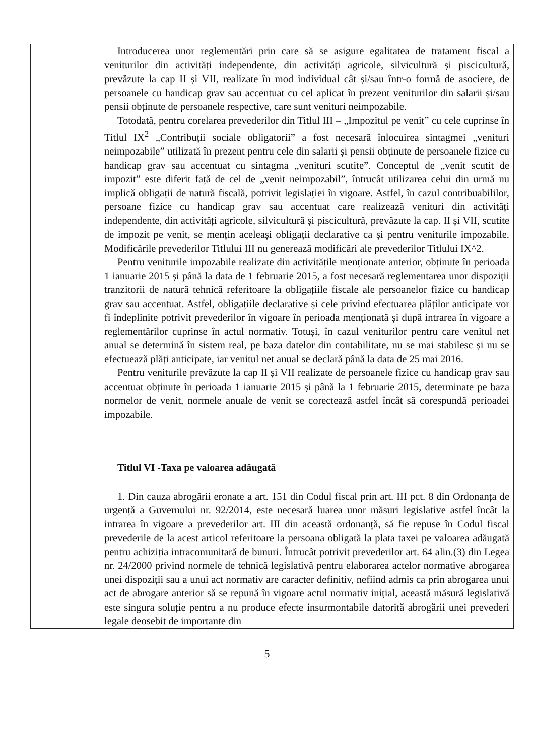| | Introducerea unor reglementări prin care să se asigure egalitatea de tratament fiscal a veniturilor din activități independente, din activități agricole, silvicultură și piscicultură, prevăzute la cap II și VII, realizate în mod individual cât și/sau într-o formă de asociere, de persoanele cu handicap grav sau accentuat cu cel aplicat în prezent veniturilor din salarii și/sau pensii obținute de persoanele respective, care sunt venituri neimpozabile. Totodată, pentru corelarea prevederilor din Titlul III – „Impozitul pe venit” cu cele cuprinse în Titlul IX<sup>2</sup> „Contribuții sociale obligatorii” a fost necesară înlocuirea sintagmei „venituri neimpozabile” utilizată în prezent pentru cele din salarii și pensii obținute de persoanele fizice cu handicap grav sau accentuat cu sintagma „venituri scutite”. Conceptul de „venit scutit de impozit” este diferit față de cel de „venit neimpozabil”, întrucât utilizarea celui din urmă nu implică obligații de natură fiscală, potrivit legislației în vigoare. Astfel, în cazul contribuabililor, persoane fizice cu handicap grav sau accentuat care realizează venituri din activități independente, din activități agricole, silvicultură și piscicultură, prevăzute la cap. II și VII, scutite de impozit pe venit, se mențin aceleași obligații declarative ca și pentru veniturile impozabile. Modificările prevederilor Titlului III nu generează modificări ale prevederilor Titlului IX^2. Pentru veniturile impozabile realizate din activitățile menționate anterior, obținute în perioada 1 ianuarie 2015 și până la data de 1 februarie 2015, a fost necesară reglementarea unor dispoziții tranzitorii de natură tehnică referitoare la obligațiile fiscale ale persoanelor fizice cu handicap grav sau accentuat. Astfel, obligațiile declarative și cele privind efectuarea plăților anticipate vor fi îndeplinite potrivit prevederilor în vigoare în perioada menționată și după intrarea în vigoare a reglementărilor cuprinse în actul normativ. Totuși, în cazul veniturilor pentru care venitul net anual se determină în sistem real, pe baza datelor din contabilitate, nu se mai stabilesc și nu se efectuează plăți anticipate, iar venitul net anual se declară până la data de 25 mai 2016. Pentru veniturile prevăzute la cap II și VII realizate de persoanele fizice cu handicap grav sau accentuat obținute în perioada 1 ianuarie 2015 și până la 1 februarie 2015, determinate pe baza normelor de venit, normele anuale de venit se corectează astfel încât să corespundă perioadei impozabile. Titlul VI -Taxa pe valoarea adăugată 1. Din cauza abrogării eronate a art. 151 din Codul fiscal prin art. III pct. 8 din Ordonanța de urgență a Guvernului nr. 92/2014, este necesară luarea unor măsuri legislative astfel încât la intrarea în vigoare a prevederilor art. III din această ordonanță, să fie repuse în Codul fiscal prevederile de la acest articol referitoare la persoana obligată la plata taxei pe valoarea adăugată pentru achiziția intracomunitară de bunuri. Întrucât potrivit prevederilor art. 64 alin.(3) din Legea nr. 24/2000 privind normele de tehnică legislativă pentru elaborarea actelor normative abrogarea unei dispoziții sau a unui act normativ are caracter definitiv, nefiind admis ca prin abrogarea unui act de abrogare anterior să se repună în vigoare actul normativ inițial, această măsură legislativă este singura soluție pentru a nu produce efecte insurmontabile datorită abrogării unei prevederi legale deosebit de importante din |
5